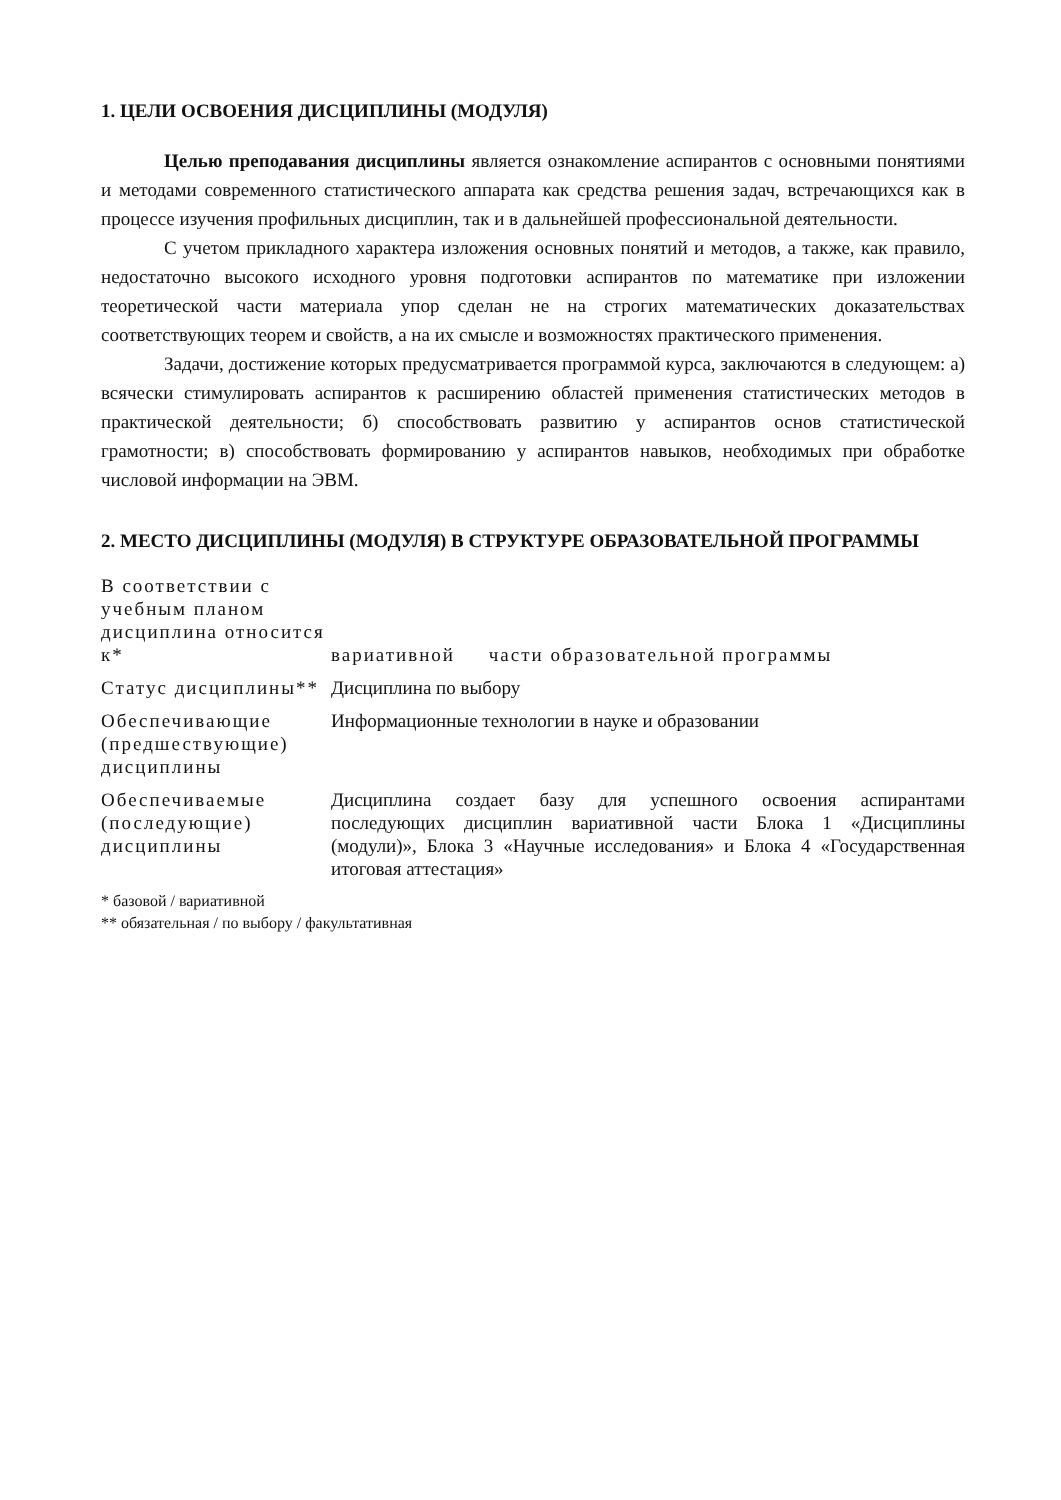1. ЦЕЛИ ОСВОЕНИЯ ДИСЦИПЛИНЫ (МОДУЛЯ)
Целью преподавания дисциплины является ознакомление аспирантов с основными понятиями и методами современного статистического аппарата как средства решения задач, встречающихся как в процессе изучения профильных дисциплин, так и в дальнейшей профессиональной деятельности.
С учетом прикладного характера изложения основных понятий и методов, а также, как правило, недостаточно высокого исходного уровня подготовки аспирантов по математике при изложении теоретической части материала упор сделан не на строгих математических доказательствах соответствующих теорем и свойств, а на их смысле и возможностях практического применения.
Задачи, достижение которых предусматривается программой курса, заключаются в следующем: а) всячески стимулировать аспирантов к расширению областей применения статистических методов в практической деятельности; б) способствовать развитию у аспирантов основ статистической грамотности; в) способствовать формированию у аспирантов навыков, необходимых при обработке числовой информации на ЭВМ.
2. МЕСТО ДИСЦИПЛИНЫ (МОДУЛЯ) В СТРУКТУРЕ ОБРАЗОВАТЕЛЬНОЙ ПРОГРАММЫ
| В соответствии с учебным планом дисциплина относится к* | вариативной части образовательной программы |
| Статус дисциплины** | Дисциплина по выбору |
| Обеспечивающие (предшествующие) дисциплины | Информационные технологии в науке и образовании |
| Обеспечиваемые (последующие) дисциплины | Дисциплина создает базу для успешного освоения аспирантами последующих дисциплин вариативной части Блока 1 «Дисциплины (модули)», Блока 3 «Научные исследования» и Блока 4 «Государственная итоговая аттестация» |
* базовой / вариативной
** обязательная / по выбору / факультативная